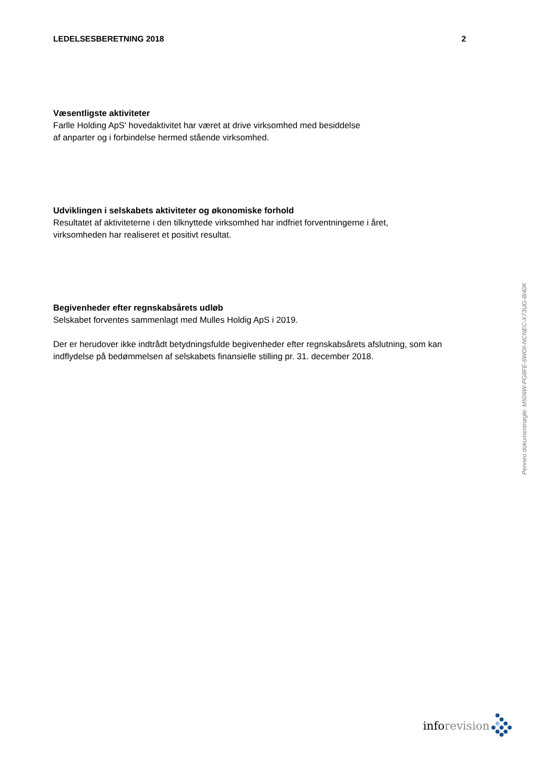LEDELSESBERETNING 2018 2
Væsentligste aktiviteter
Farlle Holding ApS' hovedaktivitet har været at drive virksomhed med besiddelse
af anparter og i forbindelse hermed stående virksomhed.
Udviklingen i selskabets aktiviteter og økonomiske forhold
Resultatet af aktiviteterne i den tilknyttede virksomhed har indfriet forventningerne i året,
virksomheden har realiseret et positivt resultat.
Begivenheder efter regnskabsårets udløb
Selskabet forventes sammenlagt med Mulles Holdig ApS i 2019.
Der er herudover ikke indtrådt betydningsfulde begivenheder efter regnskabsårets afslutning, som kan
indflydelse på bedømmelsen af selskabets finansielle stilling pr. 31. december 2018.
Penneo dokumentnøgle: M506W-PG8FE-6W0II-NCNEC-X73UG-8I40K
inforevision